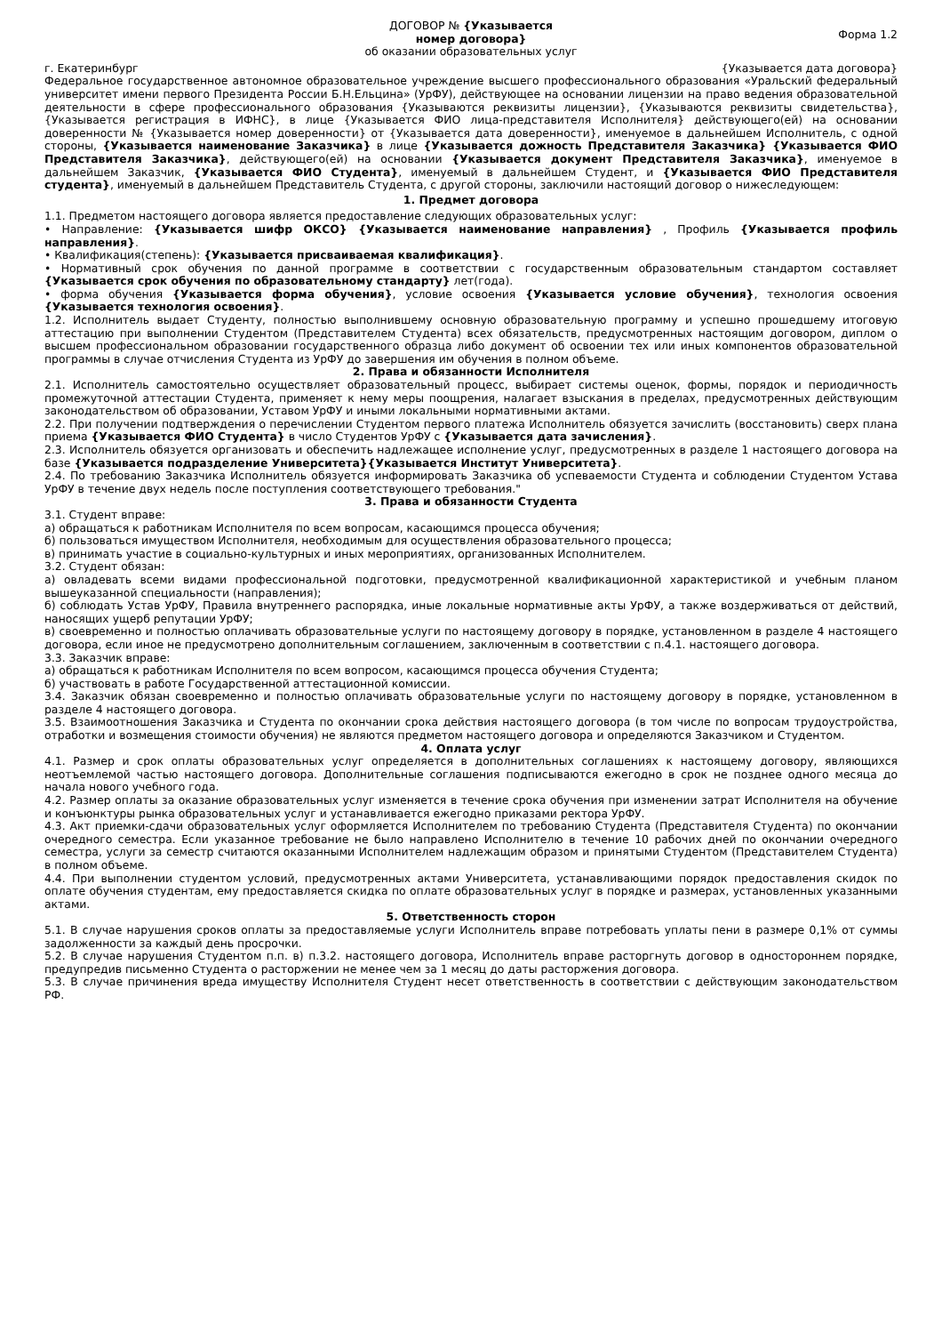ДОГОВОР № {Указывается
номер договора}
об оказании образовательных услуг
Форма 1.2
г. Екатеринбург {Указывается дата договора}
Федеральное государственное автономное образовательное учреждение высшего профессионального образования «Уральский федеральный университет имени первого Президента России Б.Н.Ельцина» (УрФУ), действующее на основании лицензии на право ведения образовательной деятельности в сфере профессионального образования {Указываются реквизиты лицензии}, {Указываются реквизиты свидетельства}, {Указывается регистрация в ИФНС}, в лице {Указывается ФИО лица-представителя Исполнителя} действующего(ей) на основании доверенности № {Указывается номер доверенности} от {Указывается дата доверенности}, именуемое в дальнейшем Исполнитель, с одной стороны, {Указывается наименование Заказчика} в лице {Указывается дожность Представителя Заказчика} {Указывается ФИО Представителя Заказчика}, действующего(ей) на основании {Указывается документ Представителя Заказчика}, именуемое в дальнейшем Заказчик, {Указывается ФИО Студента}, именуемый в дальнейшем Студент, и {Указывается ФИО Представителя студента}, именуемый в дальнейшем Представитель Студента, с другой стороны, заключили настоящий договор о нижеследующем:
1. Предмет договора
1.1. Предметом настоящего договора является предоставление следующих образовательных услуг:
• Направление: {Указывается шифр ОКСО} {Указывается наименование направления} , Профиль {Указывается профиль направления}.
• Квалификация(степень): {Указывается присваиваемая квалификация}.
• Нормативный срок обучения по данной программе в соответствии с государственным образовательным стандартом составляет {Указывается срок обучения по образовательному стандарту} лет(года).
• форма обучения {Указывается форма обучения}, условие освоения {Указывается условие обучения}, технология освоения {Указывается технология освоения}.
1.2. Исполнитель выдает Студенту, полностью выполнившему основную образовательную программу и успешно прошедшему итоговую аттестацию при выполнении Студентом (Представителем Студента) всех обязательств, предусмотренных настоящим договором, диплом о высшем профессиональном образовании государственного образца либо документ об освоении тех или иных компонентов образовательной программы в случае отчисления Студента из УрФУ до завершения им обучения в полном объеме.
2. Права и обязанности Исполнителя
2.1. Исполнитель самостоятельно осуществляет образовательный процесс, выбирает системы оценок, формы, порядок и периодичность промежуточной аттестации Студента, применяет к нему меры поощрения, налагает взыскания в пределах, предусмотренных действующим законодательством об образовании, Уставом УрФУ и иными локальными нормативными актами.
2.2. При получении подтверждения о перечислении Студентом первого платежа Исполнитель обязуется зачислить (восстановить) сверх плана приема {Указывается ФИО Студента} в число Студентов УрФУ с {Указывается дата зачисления}.
2.3. Исполнитель обязуется организовать и обеспечить надлежащее исполнение услуг, предусмотренных в разделе 1 настоящего договора на базе {Указывается подразделение Университета}{Указывается Институт Университета}.
2.4. По требованию Заказчика Исполнитель обязуется информировать Заказчика об успеваемости Студента и соблюдении Студентом Устава УрФУ в течение двух недель после поступления соответствующего требования."
3. Права и обязанности Студента
3.1. Студент вправе:
а) обращаться к работникам Исполнителя по всем вопросам, касающимся процесса обучения;
б) пользоваться имуществом Исполнителя, необходимым для осуществления образовательного процесса;
в) принимать участие в социально-культурных и иных мероприятиях, организованных Исполнителем.
3.2. Студент обязан:
а) овладевать всеми видами профессиональной подготовки, предусмотренной квалификационной характеристикой и учебным планом вышеуказанной специальности (направления);
б) соблюдать Устав УрФУ, Правила внутреннего распорядка, иные локальные нормативные акты УрФУ, а также воздерживаться от действий, наносящих ущерб репутации УрФУ;
в) своевременно и полностью оплачивать образовательные услуги по настоящему договору в порядке, установленном в разделе 4 настоящего договора, если иное не предусмотрено дополнительным соглашением, заключенным в соответствии с п.4.1. настоящего договора.
3.3. Заказчик вправе:
а) обращаться к работникам Исполнителя по всем вопросом, касающимся процесса обучения Студента;
б) участвовать в работе Государственной аттестационной комиссии.
3.4. Заказчик обязан своевременно и полностью оплачивать образовательные услуги по настоящему договору в порядке, установленном в разделе 4 настоящего договора.
3.5. Взаимоотношения Заказчика и Студента по окончании срока действия настоящего договора (в том числе по вопросам трудоустройства, отработки и возмещения стоимости обучения) не являются предметом настоящего договора и определяются Заказчиком и Студентом.
4. Оплата услуг
4.1. Размер и срок оплаты образовательных услуг определяется в дополнительных соглашениях к настоящему договору, являющихся неотъемлемой частью настоящего договора. Дополнительные соглашения подписываются ежегодно в срок не позднее одного месяца до начала нового учебного года.
4.2. Размер оплаты за оказание образовательных услуг изменяется в течение срока обучения при изменении затрат Исполнителя на обучение и конъюнктуры рынка образовательных услуг и устанавливается ежегодно приказами ректора УрФУ.
4.3. Акт приемки-сдачи образовательных услуг оформляется Исполнителем по требованию Студента (Представителя Студента) по окончании очередного семестра. Если указанное требование не было направлено Исполнителю в течение 10 рабочих дней по окончании очередного семестра, услуги за семестр считаются оказанными Исполнителем надлежащим образом и принятыми Студентом (Представителем Студента) в полном объеме.
4.4. При выполнении студентом условий, предусмотренных актами Университета, устанавливающими порядок предоставления скидок по оплате обучения студентам, ему предоставляется скидка по оплате образовательных услуг в порядке и размерах, установленных указанными актами.
5. Ответственность сторон
5.1. В случае нарушения сроков оплаты за предоставляемые услуги Исполнитель вправе потребовать уплаты пени в размере 0,1% от суммы задолженности за каждый день просрочки.
5.2. В случае нарушения Студентом п.п. в) п.3.2. настоящего договора, Исполнитель вправе расторгнуть договор в одностороннем порядке, предупредив письменно Студента о расторжении не менее чем за 1 месяц до даты расторжения договора.
5.3. В случае причинения вреда имуществу Исполнителя Студент несет ответственность в соответствии с действующим законодательством РФ.